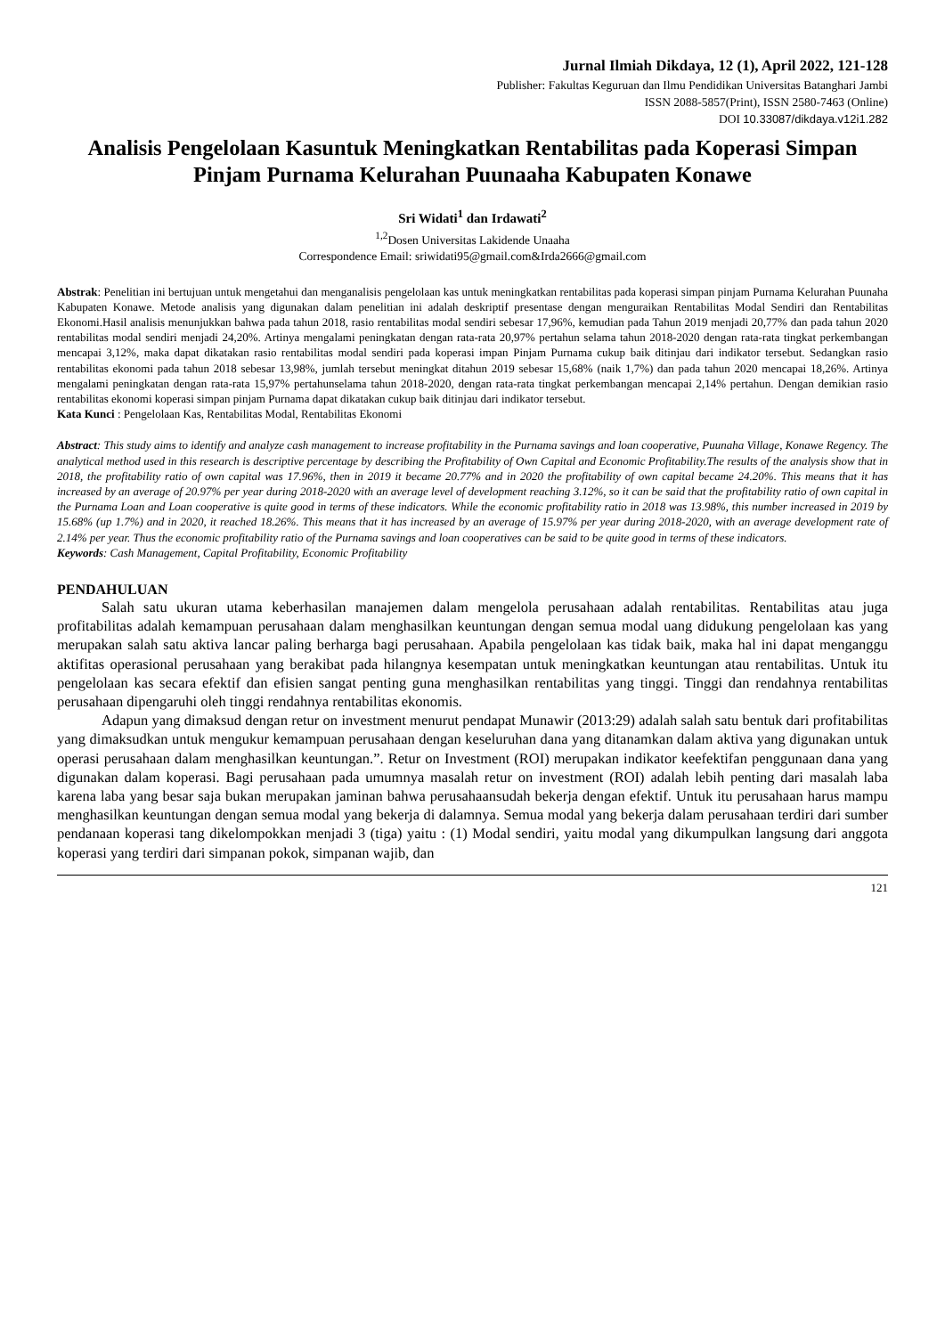Jurnal Ilmiah Dikdaya, 12 (1), April 2022, 121-128
Publisher: Fakultas Keguruan dan Ilmu Pendidikan Universitas Batanghari Jambi
ISSN 2088-5857(Print), ISSN 2580-7463 (Online)
DOI 10.33087/dikdaya.v12i1.282
Analisis Pengelolaan Kasuntuk Meningkatkan Rentabilitas pada Koperasi Simpan Pinjam Purnama Kelurahan Puunaaha Kabupaten Konawe
Sri Widati<sup>1</sup> dan Irdawati<sup>2</sup>
<sup>1,2</sup>Dosen Universitas Lakidende Unaaha
Correspondence Email: sriwidati95@gmail.com&Irda2666@gmail.com
Abstrak: Penelitian ini bertujuan untuk mengetahui dan menganalisis pengelolaan kas untuk meningkatkan rentabilitas pada koperasi simpan pinjam Purnama Kelurahan Puunaha Kabupaten Konawe. Metode analisis yang digunakan dalam penelitian ini adalah deskriptif presentase dengan menguraikan Rentabilitas Modal Sendiri dan Rentabilitas Ekonomi.Hasil analisis menunjukkan bahwa pada tahun 2018, rasio rentabilitas modal sendiri sebesar 17,96%, kemudian pada Tahun 2019 menjadi 20,77% dan pada tahun 2020 rentabilitas modal sendiri menjadi 24,20%. Artinya mengalami peningkatan dengan rata-rata 20,97% pertahun selama tahun 2018-2020 dengan rata-rata tingkat perkembangan mencapai 3,12%, maka dapat dikatakan rasio rentabilitas modal sendiri pada koperasi impan Pinjam Purnama cukup baik ditinjau dari indikator tersebut. Sedangkan rasio rentabilitas ekonomi pada tahun 2018 sebesar 13,98%, jumlah tersebut meningkat ditahun 2019 sebesar 15,68% (naik 1,7%) dan pada tahun 2020 mencapai 18,26%. Artinya mengalami peningkatan dengan rata-rata 15,97% pertahunselama tahun 2018-2020, dengan rata-rata tingkat perkembangan mencapai 2,14% pertahun. Dengan demikian rasio rentabilitas ekonomi koperasi simpan pinjam Purnama dapat dikatakan cukup baik ditinjau dari indikator tersebut.
Kata Kunci : Pengelolaan Kas, Rentabilitas Modal, Rentabilitas Ekonomi
Abstract: This study aims to identify and analyze cash management to increase profitability in the Purnama savings and loan cooperative, Puunaha Village, Konawe Regency. The analytical method used in this research is descriptive percentage by describing the Profitability of Own Capital and Economic Profitability.The results of the analysis show that in 2018, the profitability ratio of own capital was 17.96%, then in 2019 it became 20.77% and in 2020 the profitability of own capital became 24.20%. This means that it has increased by an average of 20.97% per year during 2018-2020 with an average level of development reaching 3.12%, so it can be said that the profitability ratio of own capital in the Purnama Loan and Loan cooperative is quite good in terms of these indicators. While the economic profitability ratio in 2018 was 13.98%, this number increased in 2019 by 15.68% (up 1.7%) and in 2020, it reached 18.26%. This means that it has increased by an average of 15.97% per year during 2018-2020, with an average development rate of 2.14% per year. Thus the economic profitability ratio of the Purnama savings and loan cooperatives can be said to be quite good in terms of these indicators.
Keywords: Cash Management, Capital Profitability, Economic Profitability
PENDAHULUAN
Salah satu ukuran utama keberhasilan manajemen dalam mengelola perusahaan adalah rentabilitas. Rentabilitas atau juga profitabilitas adalah kemampuan perusahaan dalam menghasilkan keuntungan dengan semua modal uang didukung pengelolaan kas yang merupakan salah satu aktiva lancar paling berharga bagi perusahaan. Apabila pengelolaan kas tidak baik, maka hal ini dapat menganggu aktifitas operasional perusahaan yang berakibat pada hilangnya kesempatan untuk meningkatkan keuntungan atau rentabilitas. Untuk itu pengelolaan kas secara efektif dan efisien sangat penting guna menghasilkan rentabilitas yang tinggi. Tinggi dan rendahnya rentabilitas perusahaan dipengaruhi oleh tinggi rendahnya rentabilitas ekonomis.
Adapun yang dimaksud dengan retur on investment menurut pendapat Munawir (2013:29) adalah salah satu bentuk dari profitabilitas yang dimaksudkan untuk mengukur kemampuan perusahaan dengan keseluruhan dana yang ditanamkan dalam aktiva yang digunakan untuk operasi perusahaan dalam menghasilkan keuntungan.”. Retur on Investment (ROI) merupakan indikator keefektifan penggunaan dana yang digunakan dalam koperasi. Bagi perusahaan pada umumnya masalah retur on investment (ROI) adalah lebih penting dari masalah laba karena laba yang besar saja bukan merupakan jaminan bahwa perusahaansudah bekerja dengan efektif. Untuk itu perusahaan harus mampu menghasilkan keuntungan dengan semua modal yang bekerja di dalamnya. Semua modal yang bekerja dalam perusahaan terdiri dari sumber pendanaan koperasi tang dikelompokkan menjadi 3 (tiga) yaitu : (1) Modal sendiri, yaitu modal yang dikumpulkan langsung dari anggota koperasi yang terdiri dari simpanan pokok, simpanan wajib, dan
121